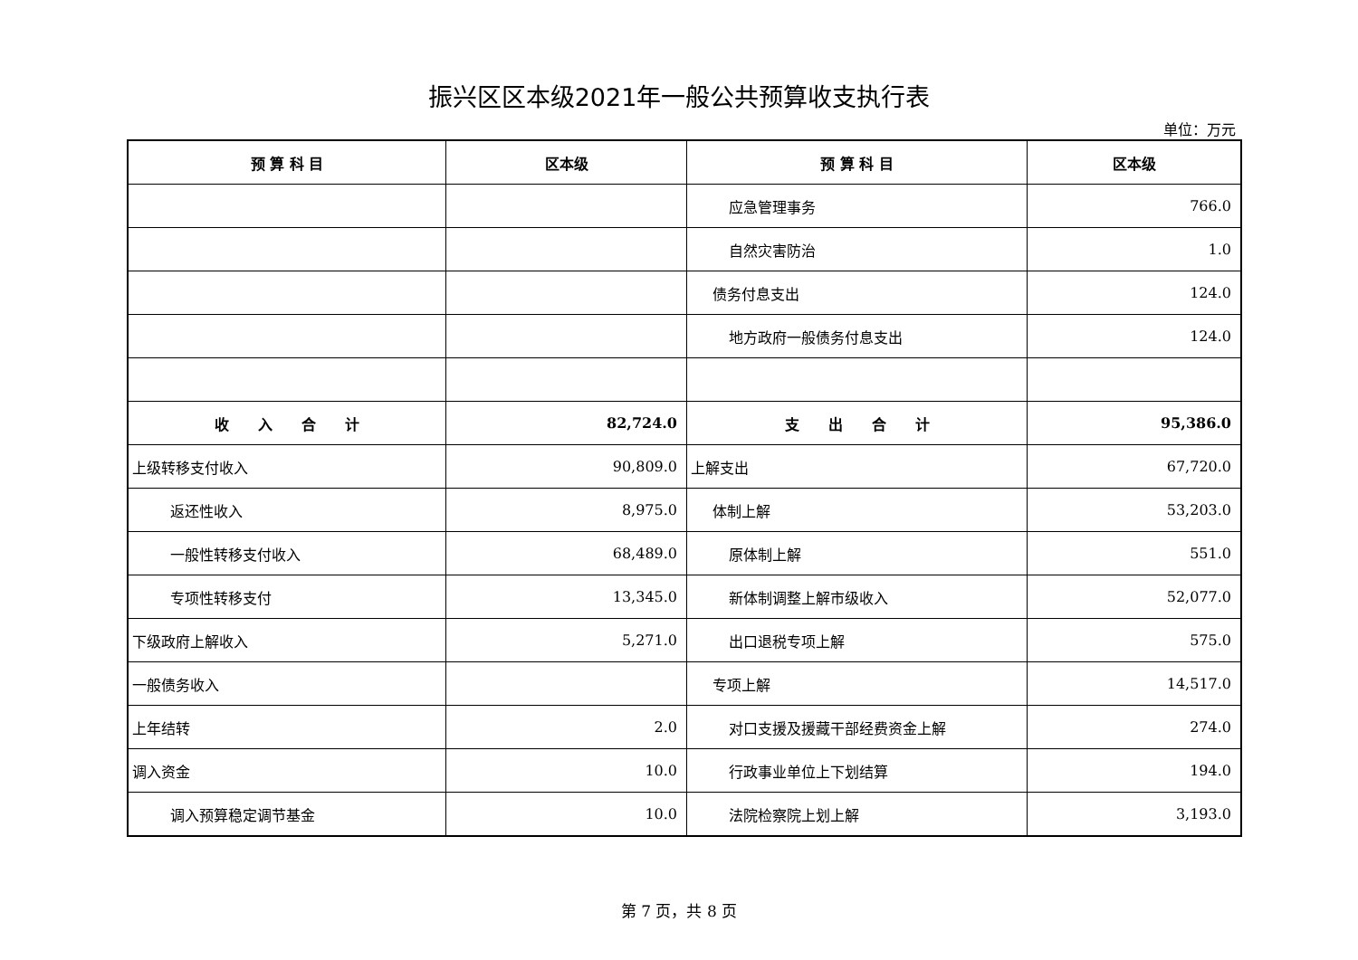振兴区区本级2021年一般公共预算收支执行表
单位：万元
| 预 算 科 目 | 区本级 | 预 算 科 目 | 区本级 |
| --- | --- | --- | --- |
| | | 应急管理事务 | 766.0 |
| | | 自然灾害防治 | 1.0 |
| | | 债务付息支出 | 124.0 |
| | | 地方政府一般债务付息支出 | 124.0 |
| 收 入 合 计 | 82,724.0 | 支 出 合 计 | 95,386.0 |
| 上级转移支付收入 | 90,809.0 | 上解支出 | 67,720.0 |
| 返还性收入 | 8,975.0 | 体制上解 | 53,203.0 |
| 一般性转移支付收入 | 68,489.0 | 原体制上解 | 551.0 |
| 专项性转移支付 | 13,345.0 | 新体制调整上解市级收入 | 52,077.0 |
| 下级政府上解收入 | 5,271.0 | 出口退税专项上解 | 575.0 |
| 一般债务收入 | | 专项上解 | 14,517.0 |
| 上年结转 | 2.0 | 对口支援及援藏干部经费资金上解 | 274.0 |
| 调入资金 | 10.0 | 行政事业单位上下划结算 | 194.0 |
| 调入预算稳定调节基金 | 10.0 | 法院检察院上划上解 | 3,193.0 |
第 7 页，共 8 页